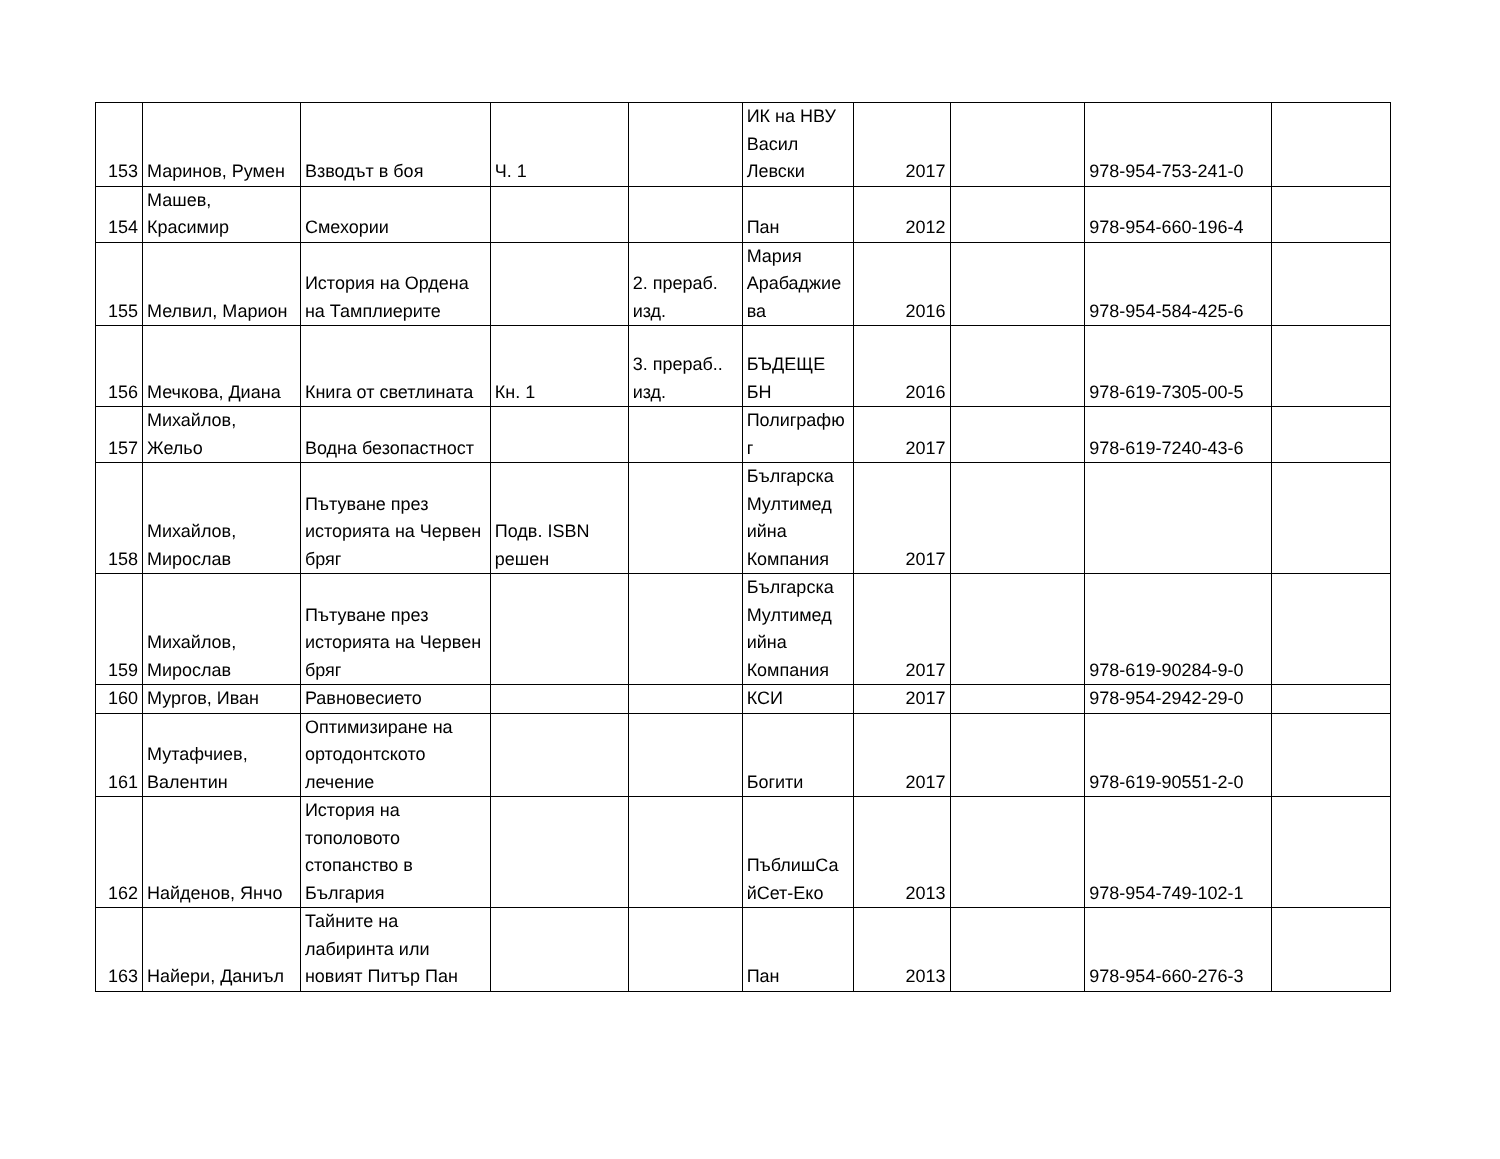| 153 | Маринов, Румен | Взводът в боя | Ч. 1 | | ИК на НВУ Васил Левски | 2017 | | 978-954-753-241-0 | |
| 154 | Машев, Красимир | Смехории | | | Пан | 2012 | | 978-954-660-196-4 | |
| 155 | Мелвил, Марион | История на Ордена на Тамплиерите | | 2. прераб. изд. | Мария Арабаджие ва | 2016 | | 978-954-584-425-6 | |
| 156 | Мечкова, Диана | Книга от светлината | Кн. 1 | 3. прераб.. изд. | БЪДЕЩЕ БН | 2016 | | 978-619-7305-00-5 | |
| 157 | Михайлов, Жельо | Водна безопастност | | | Полиграфю г | 2017 | | 978-619-7240-43-6 | |
| 158 | Михайлов, Мирослав | Пътуване през историята на Червен бряг | Подв. ISBN решен | | Българска Мултимед ийна Компания | 2017 | | | |
| 159 | Михайлов, Мирослав | Пътуване през историята на Червен бряг | | | Българска Мултимед ийна Компания | 2017 | | 978-619-90284-9-0 | |
| 160 | Мургов, Иван | Равновесието | | | КСИ | 2017 | | 978-954-2942-29-0 | |
| 161 | Мутафчиев, Валентин | Оптимизиране на ортодонтското лечение | | | Богити | 2017 | | 978-619-90551-2-0 | |
| 162 | Найденов, Янчо | История на тополовото стопанство в България | | | ПъблишСа йСет-Еко | 2013 | | 978-954-749-102-1 | |
| 163 | Найери, Даниъл | Тайните на лабиринта или новият Питър Пан | | | Пан | 2013 | | 978-954-660-276-3 | |